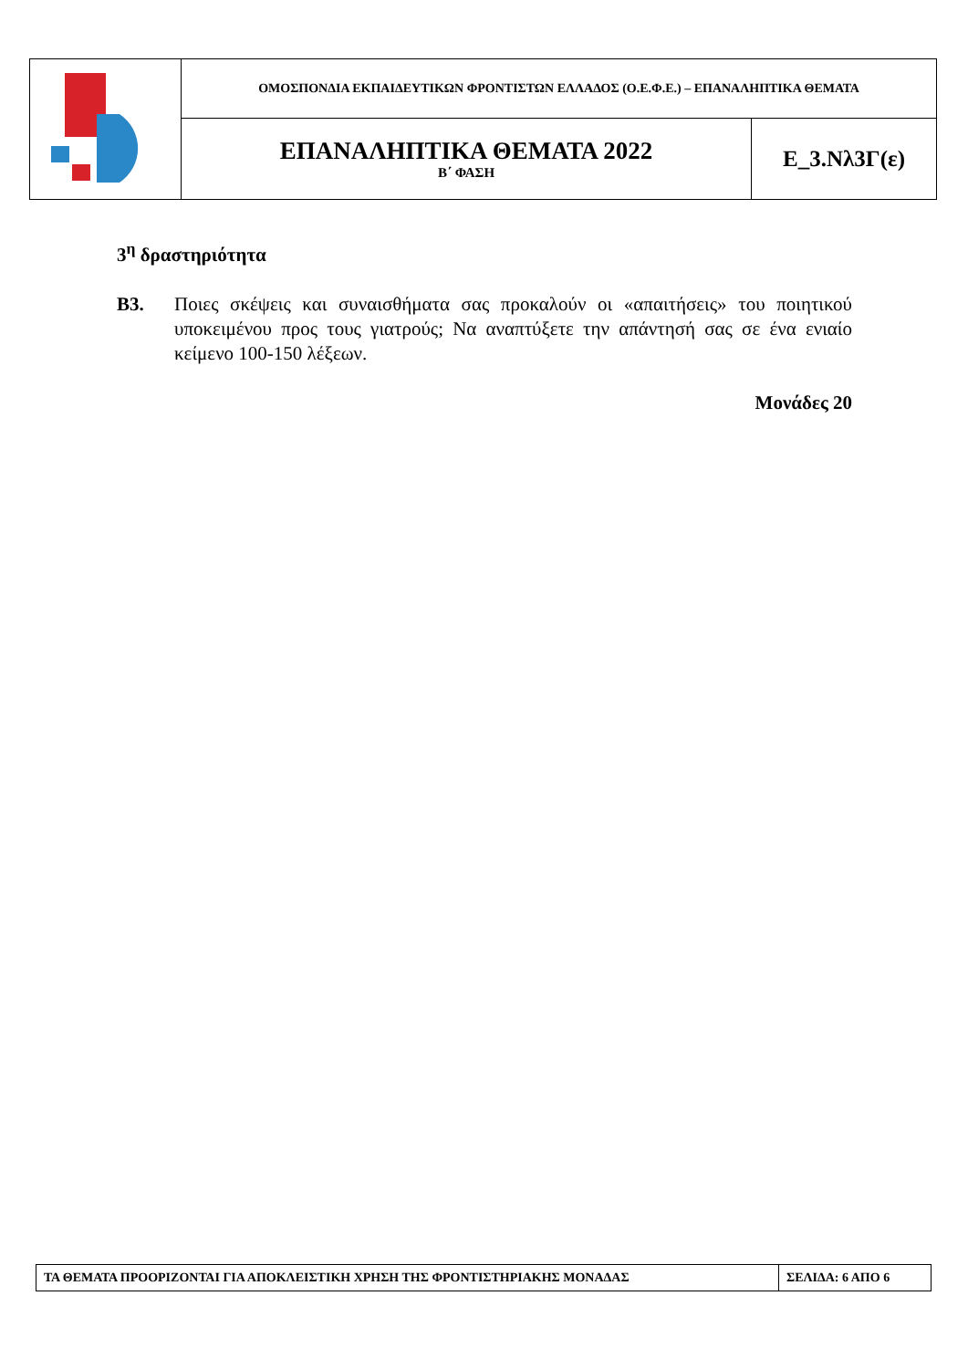| | ΟΜΟΣΠΟΝΔΙΑ ΕΚΠΑΙΔΕΥΤΙΚΩΝ ΦΡΟΝΤΙΣΤΩΝ ΕΛΛΑΔΟΣ (Ο.Ε.Φ.Ε.) – ΕΠΑΝΑΛΗΠΤΙΚΑ ΘΕΜΑΤΑ | |
| | ΕΠΑΝΑΛΗΠΤΙΚΑ ΘΕΜΑΤΑ 2022 Β΄ ΦΑΣΗ | Ε_3.Νλ3Γ(ε) |
3<sup>η</sup> δραστηριότητα
Β3. Ποιες σκέψεις και συναισθήματα σας προκαλούν οι «απαιτήσεις» του ποιητικού υποκειμένου προς τους γιατρούς; Να αναπτύξετε την απάντησή σας σε ένα ενιαίο κείμενο 100-150 λέξεων.
Μονάδες 20
| ΤΑ ΘΕΜΑΤΑ ΠΡΟΟΡΙΖΟΝΤΑΙ ΓΙΑ ΑΠΟΚΛΕΙΣΤΙΚΗ ΧΡΗΣΗ ΤΗΣ ΦΡΟΝΤΙΣΤΗΡΙΑΚΗΣ ΜΟΝΑΔΑΣ | ΣΕΛΙΔΑ: 6 ΑΠΟ 6 |